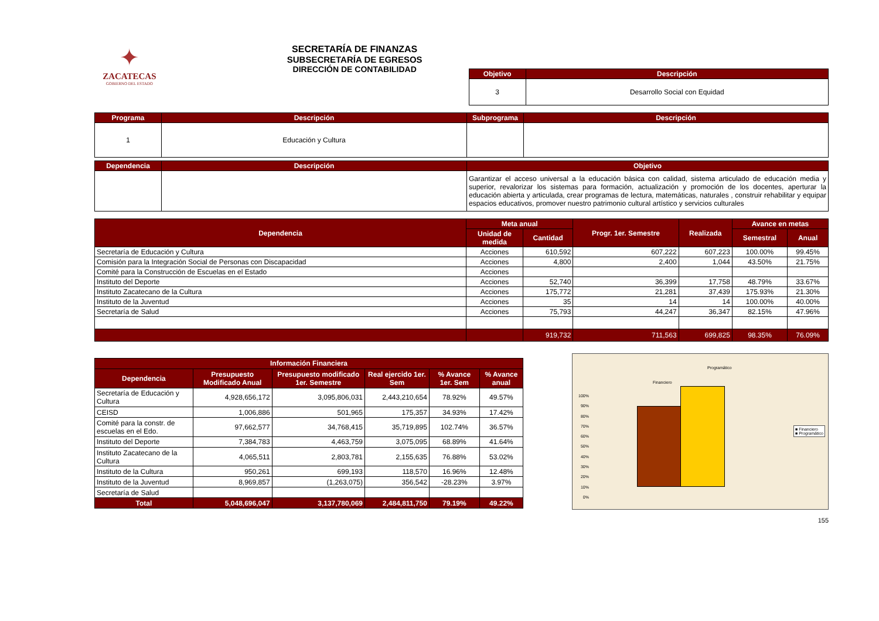✦
ZACATECAS
GOBIERNO DEL ESTADO
SECRETARÍA DE FINANZAS
SUBSECRETARÍA DE EGRESOS
DIRECCIÓN DE CONTABILIDAD
| Objetivo | Descripción |
| --- | --- |
| 3 | Desarrollo Social con Equidad |
| Programa | Descripción | Subprograma | Descripción |
| --- | --- | --- | --- |
| 1 | Educación y Cultura | | |
| Dependencia | Descripción | Objetivo |
| --- | --- | --- |
| | | Garantizar el acceso universal a la educación básica con calidad, sistema articulado de educación media y superior, revalorizar los sistemas para formación, actualización y promoción de los docentes, aperturar la educación abierta y articulada, crear programas de lectura, matemáticas, naturales , construir rehabilitar y equipar espacios educativos, promover nuestro patrimonio cultural artístico y servicios culturales |
| Dependencia | Meta anual | | Progr. 1er. Semestre | Realizada | Avance en metas | |
| --- | --- | --- | --- | --- | --- | --- |
| | Unidad de medida | Cantidad | | | Semestral | Anual |
| Secretaría de Educación y Cultura | Acciones | 610,592 | 607,222 | 607,223 | 100.00% | 99.45% |
| Comisión para la Integración Social de Personas con Discapacidad | Acciones | 4,800 | 2,400 | 1,044 | 43.50% | 21.75% |
| Comité para la Construcción de Escuelas en el Estado | Acciones | | | | | |
| Instituto del Deporte | Acciones | 52,740 | 36,399 | 17,758 | 48.79% | 33.67% |
| Instituto Zacatecano de la Cultura | Acciones | 175,772 | 21,281 | 37,439 | 175.93% | 21.30% |
| Instituto de la Juventud | Acciones | 35 | 14 | 14 | 100.00% | 40.00% |
| Secretaría de Salud | Acciones | 75,793 | 44,247 | 36,347 | 82.15% | 47.96% |
| | | 919,732 | 711,563 | 699,825 | 98.35% | 76.09% |
| Información Financiera | | | | | |
| --- | --- | --- | --- | --- | --- |
| Dependencia | Presupuesto Modificado Anual | Presupuesto modificado 1er. Semestre | Real ejercido 1er. Sem | % Avance 1er. Sem | % Avance anual |
| Secretaría de Educación y Cultura | 4,928,656,172 | 3,095,806,031 | 2,443,210,654 | 78.92% | 49.57% |
| CEISD | 1,006,886 | 501,965 | 175,357 | 34.93% | 17.42% |
| Comité para la constr. de escuelas en el Edo. | 97,662,577 | 34,768,415 | 35,719,895 | 102.74% | 36.57% |
| Instituto del Deporte | 7,384,783 | 4,463,759 | 3,075,095 | 68.89% | 41.64% |
| Instituto Zacatecano de la Cultura | 4,065,511 | 2,803,781 | 2,155,635 | 76.88% | 53.02% |
| Instituto de la Cultura | 950,261 | 699,193 | 118,570 | 16.96% | 12.48% |
| Instituto de la Juventud | 8,969,857 | (1,263,075) | 356,542 | -28.23% | 3.97% |
| Secretaría de Salud | | | | | |
| Total | 5,048,696,047 | 3,137,780,069 | 2,484,811,750 | 79.19% | 49.22% |
Programático
Financiero
100%
90%
80%
70%
60%
50%
40%
30%
20%
10%
0%
■ Financiero
■ Programático
155